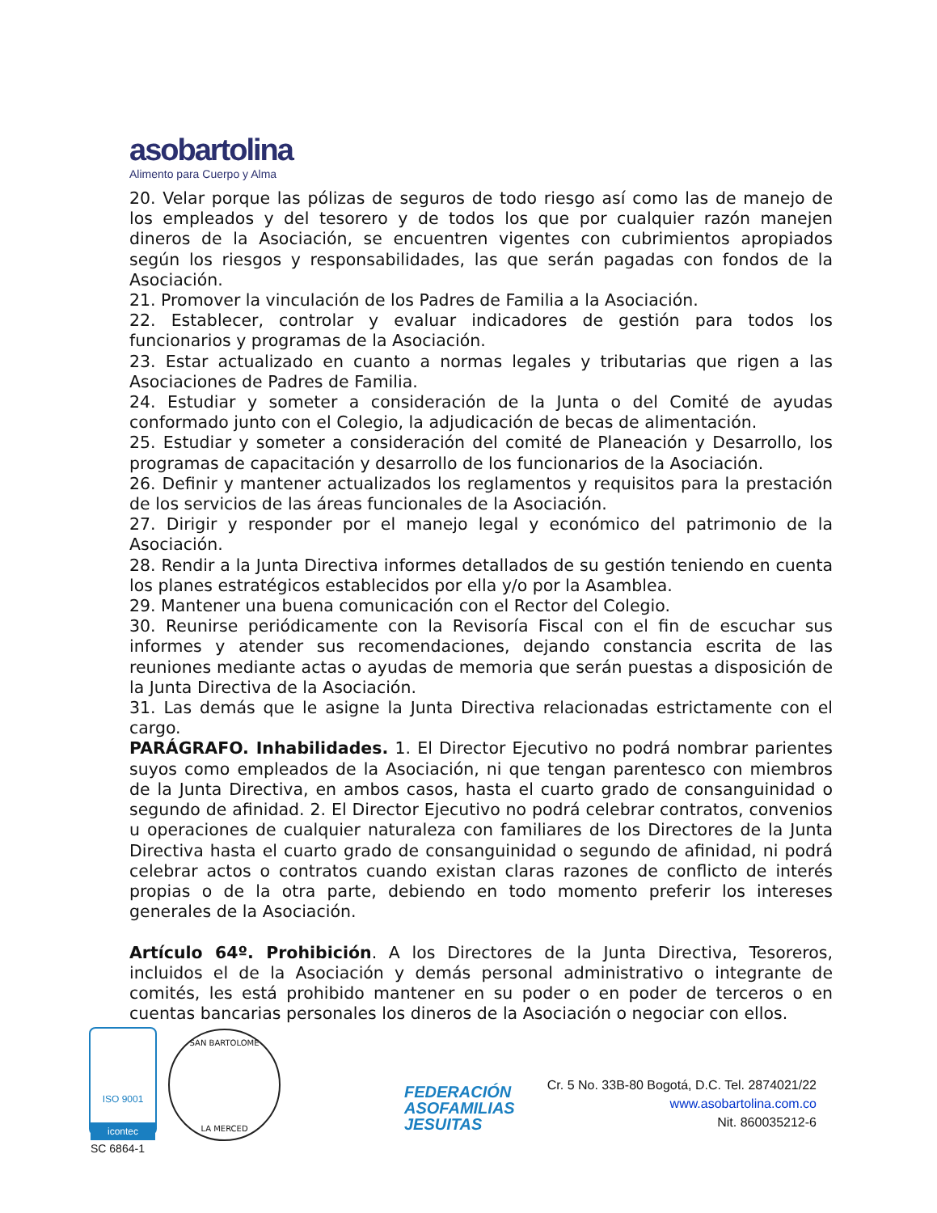aso bartolina
Alimento para Cuerpo y Alma
20. Velar porque las pólizas de seguros de todo riesgo así como las de manejo de los empleados y del tesorero y de todos los que por cualquier razón manejen dineros de la Asociación, se encuentren vigentes con cubrimientos apropiados según los riesgos y responsabilidades, las que serán pagadas con fondos de la Asociación.
21. Promover la vinculación de los Padres de Familia a la Asociación.
22. Establecer, controlar y evaluar indicadores de gestión para todos los funcionarios y programas de la Asociación.
23. Estar actualizado en cuanto a normas legales y tributarias que rigen a las Asociaciones de Padres de Familia.
24. Estudiar y someter a consideración de la Junta o del Comité de ayudas conformado junto con el Colegio, la adjudicación de becas de alimentación.
25. Estudiar y someter a consideración del comité de Planeación y Desarrollo, los programas de capacitación y desarrollo de los funcionarios de la Asociación.
26. Definir y mantener actualizados los reglamentos y requisitos para la prestación de los servicios de las áreas funcionales de la Asociación.
27. Dirigir y responder por el manejo legal y económico del patrimonio de la Asociación.
28. Rendir a la Junta Directiva informes detallados de su gestión teniendo en cuenta los planes estratégicos establecidos por ella y/o por la Asamblea.
29. Mantener una buena comunicación con el Rector del Colegio.
30. Reunirse periódicamente con la Revisoría Fiscal con el fin de escuchar sus informes y atender sus recomendaciones, dejando constancia escrita de las reuniones mediante actas o ayudas de memoria que serán puestas a disposición de la Junta Directiva de la Asociación.
31. Las demás que le asigne la Junta Directiva relacionadas estrictamente con el cargo.
PARÁGRAFO. Inhabilidades. 1. El Director Ejecutivo no podrá nombrar parientes suyos como empleados de la Asociación, ni que tengan parentesco con miembros de la Junta Directiva, en ambos casos, hasta el cuarto grado de consanguinidad o segundo de afinidad. 2. El Director Ejecutivo no podrá celebrar contratos, convenios u operaciones de cualquier naturaleza con familiares de los Directores de la Junta Directiva hasta el cuarto grado de consanguinidad o segundo de afinidad, ni podrá celebrar actos o contratos cuando existan claras razones de conflicto de interés propias o de la otra parte, debiendo en todo momento preferir los intereses generales de la Asociación.
Artículo 64º. Prohibición. A los Directores de la Junta Directiva, Tesoreros, incluidos el de la Asociación y demás personal administrativo o integrante de comités, les está prohibido mantener en su poder o en poder de terceros o en cuentas bancarias personales los dineros de la Asociación o negociar con ellos.
ISO 9001
icontec
SC 6864-1
SAN BARTOLOME
LA MERCED
FEDERACIÓN
ASOFAMILIAS
JESUITAS
Cr. 5 No. 33B-80 Bogotá, D.C. Tel. 2874021/22
www.asobartolina.com.co
Nit. 860035212-6